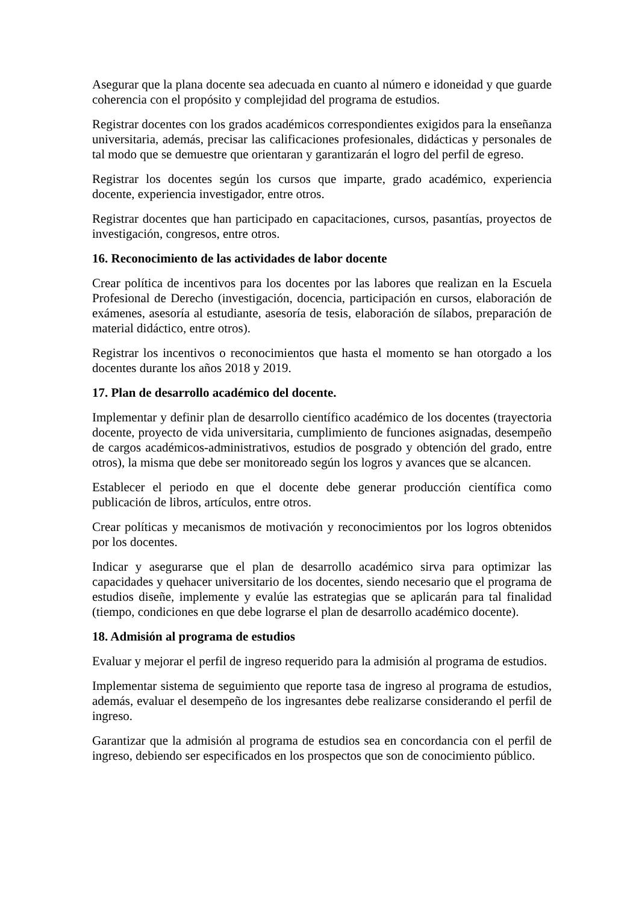Asegurar que la plana docente sea adecuada en cuanto al número e idoneidad y que guarde coherencia con el propósito y complejidad del programa de estudios.
Registrar docentes con los grados académicos correspondientes exigidos para la enseñanza universitaria, además, precisar las calificaciones profesionales, didácticas y personales de tal modo que se demuestre que orientaran y garantizarán el logro del perfil de egreso.
Registrar los docentes según los cursos que imparte, grado académico, experiencia docente, experiencia investigador, entre otros.
Registrar docentes que han participado en capacitaciones, cursos, pasantías, proyectos de investigación, congresos, entre otros.
16. Reconocimiento de las actividades de labor docente
Crear política de incentivos para los docentes por las labores que realizan en la Escuela Profesional de Derecho (investigación, docencia, participación en cursos, elaboración de exámenes, asesoría al estudiante, asesoría de tesis, elaboración de sílabos, preparación de material didáctico, entre otros).
Registrar los incentivos o reconocimientos que hasta el momento se han otorgado a los docentes durante los años 2018 y 2019.
17. Plan de desarrollo académico del docente.
Implementar y definir plan de desarrollo científico académico de los docentes (trayectoria docente, proyecto de vida universitaria, cumplimiento de funciones asignadas, desempeño de cargos académicos-administrativos, estudios de posgrado y obtención del grado, entre otros), la misma que debe ser monitoreado según los logros y avances que se alcancen.
Establecer el periodo en que el docente debe generar producción científica como publicación de libros, artículos, entre otros.
Crear políticas y mecanismos de motivación y reconocimientos por los logros obtenidos por los docentes.
Indicar y asegurarse que el plan de desarrollo académico sirva para optimizar las capacidades y quehacer universitario de los docentes, siendo necesario que el programa de estudios diseñe, implemente y evalúe las estrategias que se aplicarán para tal finalidad (tiempo, condiciones en que debe lograrse el plan de desarrollo académico docente).
18. Admisión al programa de estudios
Evaluar y mejorar el perfil de ingreso requerido para la admisión al programa de estudios.
Implementar sistema de seguimiento que reporte tasa de ingreso al programa de estudios, además, evaluar el desempeño de los ingresantes debe realizarse considerando el perfil de ingreso.
Garantizar que la admisión al programa de estudios sea en concordancia con el perfil de ingreso, debiendo ser especificados en los prospectos que son de conocimiento público.